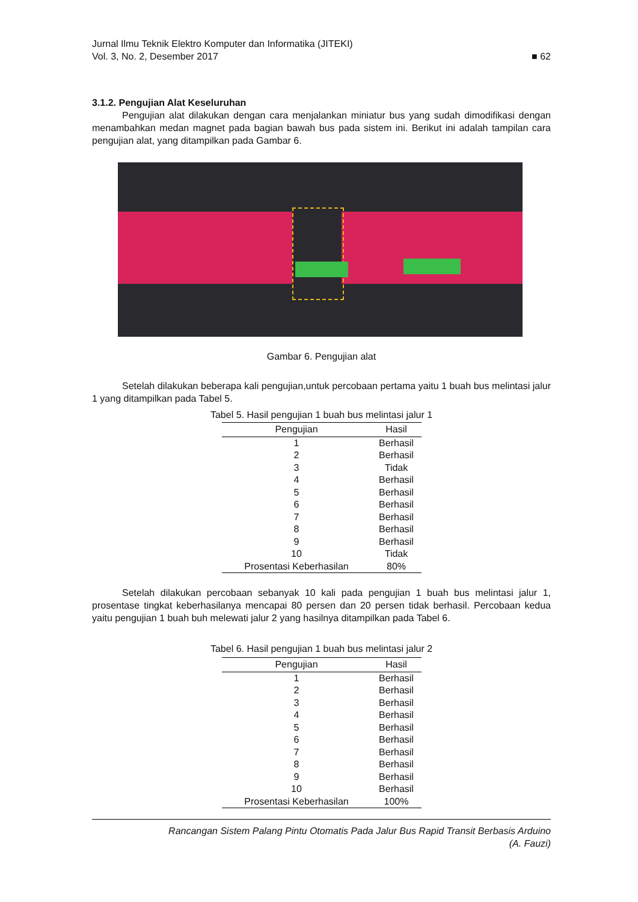Jurnal Ilmu Teknik Elektro Komputer dan Informatika (JITEKI)
Vol. 3, No. 2, Desember 2017 ■ 62
3.1.2. Pengujian Alat Keseluruhan
Pengujian alat dilakukan dengan cara menjalankan miniatur bus yang sudah dimodifikasi dengan menambahkan medan magnet pada bagian bawah bus pada sistem ini. Berikut ini adalah tampilan cara pengujian alat, yang ditampilkan pada Gambar 6.
Gambar 6. Pengujian alat
Setelah dilakukan beberapa kali pengujian,untuk percobaan pertama yaitu 1 buah bus melintasi jalur 1 yang ditampilkan pada Tabel 5.
Tabel 5. Hasil pengujian 1 buah bus melintasi jalur 1
| Pengujian | Hasil |
| --- | --- |
| 1 | Berhasil |
| 2 | Berhasil |
| 3 | Tidak |
| 4 | Berhasil |
| 5 | Berhasil |
| 6 | Berhasil |
| 7 | Berhasil |
| 8 | Berhasil |
| 9 | Berhasil |
| 10 | Tidak |
| Prosentasi Keberhasilan | 80% |
Setelah dilakukan percobaan sebanyak 10 kali pada pengujian 1 buah bus melintasi jalur 1, prosentase tingkat keberhasilanya mencapai 80 persen dan 20 persen tidak berhasil. Percobaan kedua yaitu pengujian 1 buah buh melewati jalur 2 yang hasilnya ditampilkan pada Tabel 6.
Tabel 6. Hasil pengujian 1 buah bus melintasi jalur 2
| Pengujian | Hasil |
| --- | --- |
| 1 | Berhasil |
| 2 | Berhasil |
| 3 | Berhasil |
| 4 | Berhasil |
| 5 | Berhasil |
| 6 | Berhasil |
| 7 | Berhasil |
| 8 | Berhasil |
| 9 | Berhasil |
| 10 | Berhasil |
| Prosentasi Keberhasilan | 100% |
Rancangan Sistem Palang Pintu Otomatis Pada Jalur Bus Rapid Transit Berbasis Arduino
(A. Fauzi)